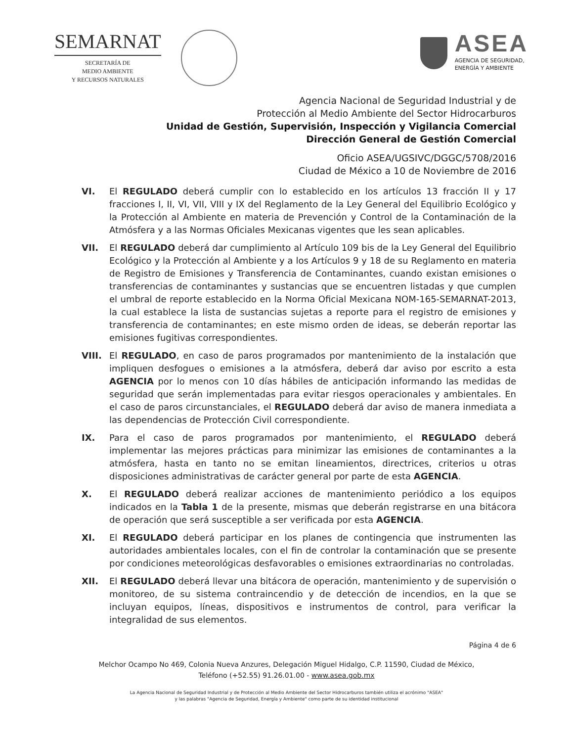SEMARNAT
SECRETARÍA DE
MEDIO AMBIENTE
Y RECURSOS NATURALES
ASEA
AGENCIA DE SEGURIDAD,
ENERGÍA Y AMBIENTE
Agencia Nacional de Seguridad Industrial y de
Protección al Medio Ambiente del Sector Hidrocarburos
Unidad de Gestión, Supervisión, Inspección y Vigilancia Comercial
Dirección General de Gestión Comercial
Oficio ASEA/UGSIVC/DGGC/5708/2016
Ciudad de México a 10 de Noviembre de 2016
VI. El REGULADO deberá cumplir con lo establecido en los artículos 13 fracción II y 17 fracciones I, II, VI, VII, VIII y IX del Reglamento de la Ley General del Equilibrio Ecológico y la Protección al Ambiente en materia de Prevención y Control de la Contaminación de la Atmósfera y a las Normas Oficiales Mexicanas vigentes que les sean aplicables.
VII. El REGULADO deberá dar cumplimiento al Artículo 109 bis de la Ley General del Equilibrio Ecológico y la Protección al Ambiente y a los Artículos 9 y 18 de su Reglamento en materia de Registro de Emisiones y Transferencia de Contaminantes, cuando existan emisiones o transferencias de contaminantes y sustancias que se encuentren listadas y que cumplen el umbral de reporte establecido en la Norma Oficial Mexicana NOM-165-SEMARNAT-2013, la cual establece la lista de sustancias sujetas a reporte para el registro de emisiones y transferencia de contaminantes; en este mismo orden de ideas, se deberán reportar las emisiones fugitivas correspondientes.
VIII. El REGULADO, en caso de paros programados por mantenimiento de la instalación que impliquen desfogues o emisiones a la atmósfera, deberá dar aviso por escrito a esta AGENCIA por lo menos con 10 días hábiles de anticipación informando las medidas de seguridad que serán implementadas para evitar riesgos operacionales y ambientales. En el caso de paros circunstanciales, el REGULADO deberá dar aviso de manera inmediata a las dependencias de Protección Civil correspondiente.
IX. Para el caso de paros programados por mantenimiento, el REGULADO deberá implementar las mejores prácticas para minimizar las emisiones de contaminantes a la atmósfera, hasta en tanto no se emitan lineamientos, directrices, criterios u otras disposiciones administrativas de carácter general por parte de esta AGENCIA.
X. El REGULADO deberá realizar acciones de mantenimiento periódico a los equipos indicados en la Tabla 1 de la presente, mismas que deberán registrarse en una bitácora de operación que será susceptible a ser verificada por esta AGENCIA.
XI. El REGULADO deberá participar en los planes de contingencia que instrumenten las autoridades ambientales locales, con el fin de controlar la contaminación que se presente por condiciones meteorológicas desfavorables o emisiones extraordinarias no controladas.
XII. El REGULADO deberá llevar una bitácora de operación, mantenimiento y de supervisión o monitoreo, de su sistema contraincendio y de detección de incendios, en la que se incluyan equipos, líneas, dispositivos e instrumentos de control, para verificar la integralidad de sus elementos.
Página 4 de 6
Melchor Ocampo No 469, Colonia Nueva Anzures, Delegación Miguel Hidalgo, C.P. 11590, Ciudad de México,
Teléfono (+52.55) 91.26.01.00 - www.asea.gob.mx
La Agencia Nacional de Seguridad Industrial y de Protección al Medio Ambiente del Sector Hidrocarburos también utiliza el acrónimo "ASEA"
y las palabras "Agencia de Seguridad, Energía y Ambiente" como parte de su identidad institucional